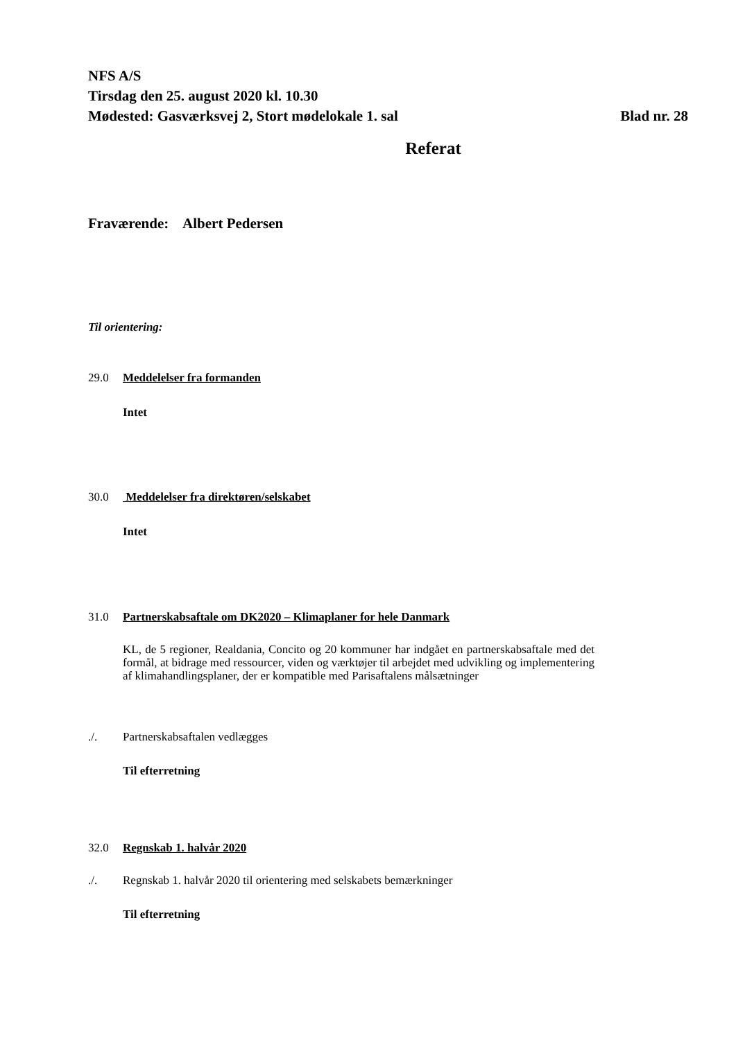NFS A/S
Tirsdag den 25. august 2020 kl. 10.30
Mødested: Gasværksvej 2, Stort mødelokale 1. sal
Blad nr. 28
Referat
Fraværende: Albert Pedersen
Til orientering:
29.0 Meddelelser fra formanden
Intet
30.0 Meddelelser fra direktøren/selskabet
Intet
31.0 Partnerskabsaftale om DK2020 – Klimaplaner for hele Danmark
KL, de 5 regioner, Realdania, Concito og 20 kommuner har indgået en partnerskabsaftale med det formål, at bidrage med ressourcer, viden og værktøjer til arbejdet med udvikling og implementering af klimahandlingsplaner, der er kompatible med Parisaftalens målsætninger
./. Partnerskabsaftalen vedlægges
Til efterretning
32.0 Regnskab 1. halvår 2020
./. Regnskab 1. halvår 2020 til orientering med selskabets bemærkninger
Til efterretning